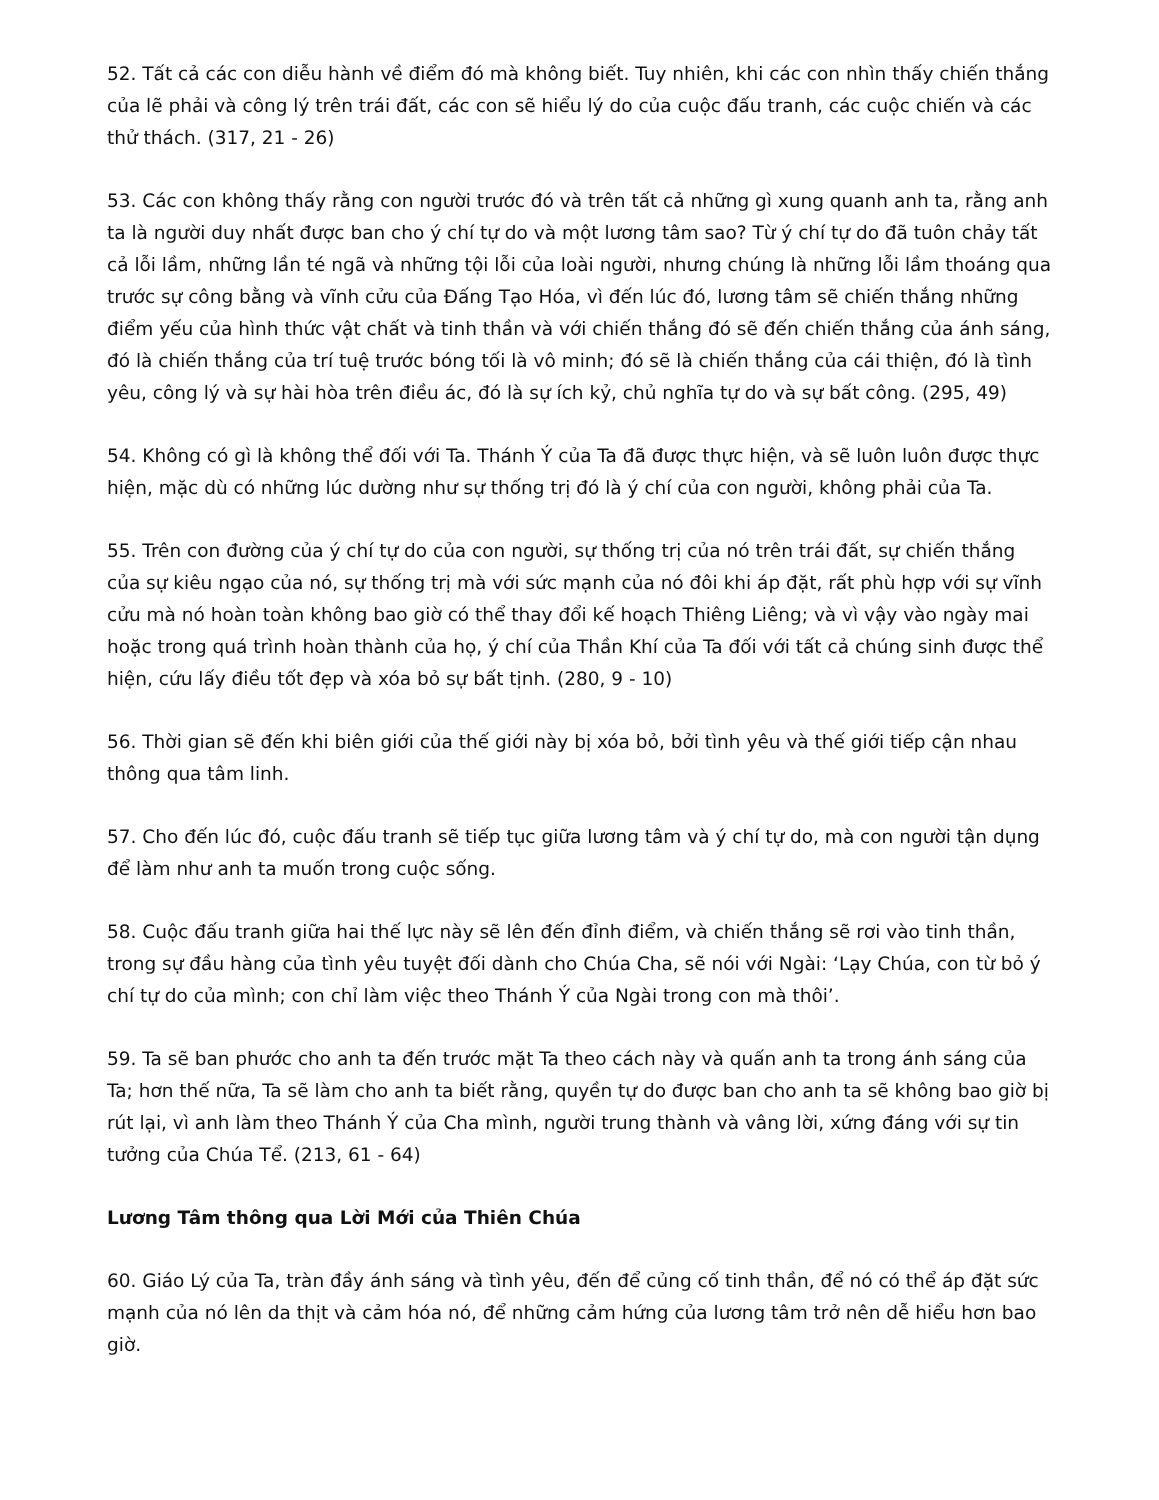52. Tất cả các con diễu hành về điểm đó mà không biết. Tuy nhiên, khi các con nhìn thấy chiến thắng của lẽ phải và công lý trên trái đất, các con sẽ hiểu lý do của cuộc đấu tranh, các cuộc chiến và các thử thách. (317, 21 - 26)
53. Các con không thấy rằng con người trước đó và trên tất cả những gì xung quanh anh ta, rằng anh ta là người duy nhất được ban cho ý chí tự do và một lương tâm sao? Từ ý chí tự do đã tuôn chảy tất cả lỗi lầm, những lần té ngã và những tội lỗi của loài người, nhưng chúng là những lỗi lầm thoáng qua trước sự công bằng và vĩnh cửu của Đấng Tạo Hóa, vì đến lúc đó, lương tâm sẽ chiến thắng những điểm yếu của hình thức vật chất và tinh thần và với chiến thắng đó sẽ đến chiến thắng của ánh sáng, đó là chiến thắng của trí tuệ trước bóng tối là vô minh; đó sẽ là chiến thắng của cái thiện, đó là tình yêu, công lý và sự hài hòa trên điều ác, đó là sự ích kỷ, chủ nghĩa tự do và sự bất công. (295, 49)
54. Không có gì là không thể đối với Ta. Thánh Ý của Ta đã được thực hiện, và sẽ luôn luôn được thực hiện, mặc dù có những lúc dường như sự thống trị đó là ý chí của con người, không phải của Ta.
55. Trên con đường của ý chí tự do của con người, sự thống trị của nó trên trái đất, sự chiến thắng của sự kiêu ngạo của nó, sự thống trị mà với sức mạnh của nó đôi khi áp đặt, rất phù hợp với sự vĩnh cửu mà nó hoàn toàn không bao giờ có thể thay đổi kế hoạch Thiêng Liêng; và vì vậy vào ngày mai hoặc trong quá trình hoàn thành của họ, ý chí của Thần Khí của Ta đối với tất cả chúng sinh được thể hiện, cứu lấy điều tốt đẹp và xóa bỏ sự bất tịnh. (280, 9 - 10)
56. Thời gian sẽ đến khi biên giới của thế giới này bị xóa bỏ, bởi tình yêu và thế giới tiếp cận nhau thông qua tâm linh.
57. Cho đến lúc đó, cuộc đấu tranh sẽ tiếp tục giữa lương tâm và ý chí tự do, mà con người tận dụng để làm như anh ta muốn trong cuộc sống.
58. Cuộc đấu tranh giữa hai thế lực này sẽ lên đến đỉnh điểm, và chiến thắng sẽ rơi vào tinh thần, trong sự đầu hàng của tình yêu tuyệt đối dành cho Chúa Cha, sẽ nói với Ngài: ‘Lạy Chúa, con từ bỏ ý chí tự do của mình; con chỉ làm việc theo Thánh Ý của Ngài trong con mà thôi’.
59. Ta sẽ ban phước cho anh ta đến trước mặt Ta theo cách này và quấn anh ta trong ánh sáng của Ta; hơn thế nữa, Ta sẽ làm cho anh ta biết rằng, quyền tự do được ban cho anh ta sẽ không bao giờ bị rút lại, vì anh làm theo Thánh Ý của Cha mình, người trung thành và vâng lời, xứng đáng với sự tin tưởng của Chúa Tể. (213, 61 - 64)
Lương Tâm thông qua Lời Mới của Thiên Chúa
60. Giáo Lý của Ta, tràn đầy ánh sáng và tình yêu, đến để củng cố tinh thần, để nó có thể áp đặt sức mạnh của nó lên da thịt và cảm hóa nó, để những cảm hứng của lương tâm trở nên dễ hiểu hơn bao giờ.